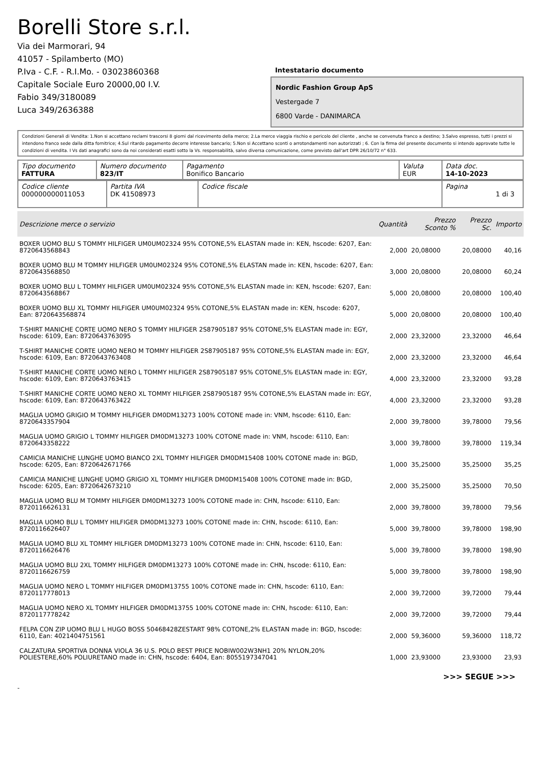Borelli Store s.r.l.
Via dei Marmorari, 94
41057 - Spilamberto (MO)
P.Iva - C.F. - R.I.Mo. - 03023860368
Capitale Sociale Euro 20000,00 I.V.
Fabio 349/3180089
Luca 349/2636388
Intestatario documento
Nordic Fashion Group ApS
Vestergade 7
6800 Varde - DANIMARCA
Condizioni Generali di Vendita: 1.Non si accettano reclami trascorsi 8 giorni dal ricevimento della merce; 2.La merce viaggia rischio e pericolo del cliente , anche se convenuta franco a destino; 3.Salvo espresso, tutti i prezzi si intendono franco sede dalla ditta fornitrice; 4.Sul ritardo pagamento decorre interesse bancario; 5.Non si Accettano sconti o arrotondamenti non autorizzati ; 6. Con la firma del presente documento si intendo approvate tutte le condizioni di vendita. I Vs dati anagrafici sono da noi considerati esatti sotto la Vs. responsabilità, salvo diversa comunicazione, come previsto dall'art DPR 26/10/72 n° 633.
| Tipo documento FATTURA | Numero documento 823/IT | Pagamento Bonifico Bancario | Valuta EUR | Data doc. 14-10-2023 |
| Codice cliente 000000000011053 | Partita IVA DK 41508973 | Codice fiscale | Pagina 1 di 3 |
| Descrizione merce o servizio | Quantità | Prezzo Sconto % | Prezzo Sc. | Importo |
| --- | --- | --- | --- | --- |
| BOXER UOMO BLU S TOMMY HILFIGER UM0UM02324 95% COTONE,5% ELASTAN made in: KEN, hscode: 6207, Ean: 8720643568843 | 2,000 | 20,08000 | 20,08000 | 40,16 |
| BOXER UOMO BLU M TOMMY HILFIGER UM0UM02324 95% COTONE,5% ELASTAN made in: KEN, hscode: 6207, Ean: 8720643568850 | 3,000 | 20,08000 | 20,08000 | 60,24 |
| BOXER UOMO BLU L TOMMY HILFIGER UM0UM02324 95% COTONE,5% ELASTAN made in: KEN, hscode: 6207, Ean: 8720643568867 | 5,000 | 20,08000 | 20,08000 | 100,40 |
| BOXER UOMO BLU XL TOMMY HILFIGER UM0UM02324 95% COTONE,5% ELASTAN made in: KEN, hscode: 6207, Ean: 8720643568874 | 5,000 | 20,08000 | 20,08000 | 100,40 |
| T-SHIRT MANICHE CORTE UOMO NERO S TOMMY HILFIGER 2S87905187 95% COTONE,5% ELASTAN made in: EGY, hscode: 6109, Ean: 8720643763095 | 2,000 | 23,32000 | 23,32000 | 46,64 |
| T-SHIRT MANICHE CORTE UOMO NERO M TOMMY HILFIGER 2S87905187 95% COTONE,5% ELASTAN made in: EGY, hscode: 6109, Ean: 8720643763408 | 2,000 | 23,32000 | 23,32000 | 46,64 |
| T-SHIRT MANICHE CORTE UOMO NERO L TOMMY HILFIGER 2S87905187 95% COTONE,5% ELASTAN made in: EGY, hscode: 6109, Ean: 8720643763415 | 4,000 | 23,32000 | 23,32000 | 93,28 |
| T-SHIRT MANICHE CORTE UOMO NERO XL TOMMY HILFIGER 2S87905187 95% COTONE,5% ELASTAN made in: EGY, hscode: 6109, Ean: 8720643763422 | 4,000 | 23,32000 | 23,32000 | 93,28 |
| MAGLIA UOMO GRIGIO M TOMMY HILFIGER DM0DM13273 100% COTONE made in: VNM, hscode: 6110, Ean: 8720643357904 | 2,000 | 39,78000 | 39,78000 | 79,56 |
| MAGLIA UOMO GRIGIO L TOMMY HILFIGER DM0DM13273 100% COTONE made in: VNM, hscode: 6110, Ean: 8720643358222 | 3,000 | 39,78000 | 39,78000 | 119,34 |
| CAMICIA MANICHE LUNGHE UOMO BIANCO 2XL TOMMY HILFIGER DM0DM15408 100% COTONE made in: BGD, hscode: 6205, Ean: 8720642671766 | 1,000 | 35,25000 | 35,25000 | 35,25 |
| CAMICIA MANICHE LUNGHE UOMO GRIGIO XL TOMMY HILFIGER DM0DM15408 100% COTONE made in: BGD, hscode: 6205, Ean: 8720642673210 | 2,000 | 35,25000 | 35,25000 | 70,50 |
| MAGLIA UOMO BLU M TOMMY HILFIGER DM0DM13273 100% COTONE made in: CHN, hscode: 6110, Ean: 8720116626131 | 2,000 | 39,78000 | 39,78000 | 79,56 |
| MAGLIA UOMO BLU L TOMMY HILFIGER DM0DM13273 100% COTONE made in: CHN, hscode: 6110, Ean: 8720116626407 | 5,000 | 39,78000 | 39,78000 | 198,90 |
| MAGLIA UOMO BLU XL TOMMY HILFIGER DM0DM13273 100% COTONE made in: CHN, hscode: 6110, Ean: 8720116626476 | 5,000 | 39,78000 | 39,78000 | 198,90 |
| MAGLIA UOMO BLU 2XL TOMMY HILFIGER DM0DM13273 100% COTONE made in: CHN, hscode: 6110, Ean: 8720116626759 | 5,000 | 39,78000 | 39,78000 | 198,90 |
| MAGLIA UOMO NERO L TOMMY HILFIGER DM0DM13755 100% COTONE made in: CHN, hscode: 6110, Ean: 8720117778013 | 2,000 | 39,72000 | 39,72000 | 79,44 |
| MAGLIA UOMO NERO XL TOMMY HILFIGER DM0DM13755 100% COTONE made in: CHN, hscode: 6110, Ean: 8720117778242 | 2,000 | 39,72000 | 39,72000 | 79,44 |
| FELPA CON ZIP UOMO BLU L HUGO BOSS 50468428ZESTART 98% COTONE,2% ELASTAN made in: BGD, hscode: 6110, Ean: 4021404751561 | 2,000 | 59,36000 | 59,36000 | 118,72 |
| CALZATURA SPORTIVA DONNA VIOLA 36 U.S. POLO BEST PRICE NOBIW002W3NH1 20% NYLON,20% POLIESTERE,60% POLIURETANO made in: CHN, hscode: 6404, Ean: 8055197347041 | 1,000 | 23,93000 | 23,93000 | 23,93 |
>>> SEGUE >>>
-